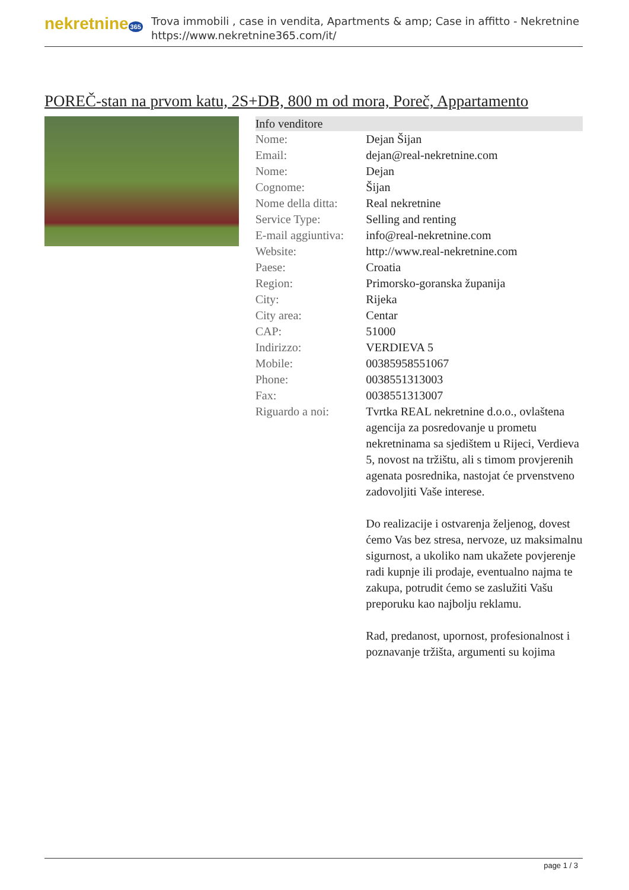nekretnine 365
Trova immobili , case in vendita, Apartments & amp; Case in affitto - Nekretnine
https://www.nekretnine365.com/it/
POREČ-stan na prvom katu, 2S+DB, 800 m od mora, Poreč, Appartamento
| Info venditore | |
| --- | --- |
| Nome: | Dejan Šijan |
| Email: | dejan@real-nekretnine.com |
| Nome: | Dejan |
| Cognome: | Šijan |
| Nome della ditta: | Real nekretnine |
| Service Type: | Selling and renting |
| E-mail aggiuntiva: | info@real-nekretnine.com |
| Website: | http://www.real-nekretnine.com |
| Paese: | Croatia |
| Region: | Primorsko-goranska županija |
| City: | Rijeka |
| City area: | Centar |
| CAP: | 51000 |
| Indirizzo: | VERDIEVA 5 |
| Mobile: | 00385958551067 |
| Phone: | 0038551313003 |
| Fax: | 0038551313007 |
| Riguardo a noi: | Tvrtka REAL nekretnine d.o.o., ovlaštena agencija za posredovanje u prometu nekretninama sa sjedištem u Rijeci, Verdieva 5, novost na tržištu, ali s timom provjerenih agenata posrednika, nastojat će prvenstveno zadovoljiti Vaše interese. Do realizacije i ostvarenja željenog, dovest ćemo Vas bez stresa, nervoze, uz maksimalnu sigurnost, a ukoliko nam ukažete povjerenje radi kupnje ili prodaje, eventualno najma te zakupa, potrudit ćemo se zaslužiti Vašu preporuku kao najbolju reklamu. Rad, predanost, upornost, profesionalnost i poznavanje tržišta, argumenti su kojima |
page 1 / 3